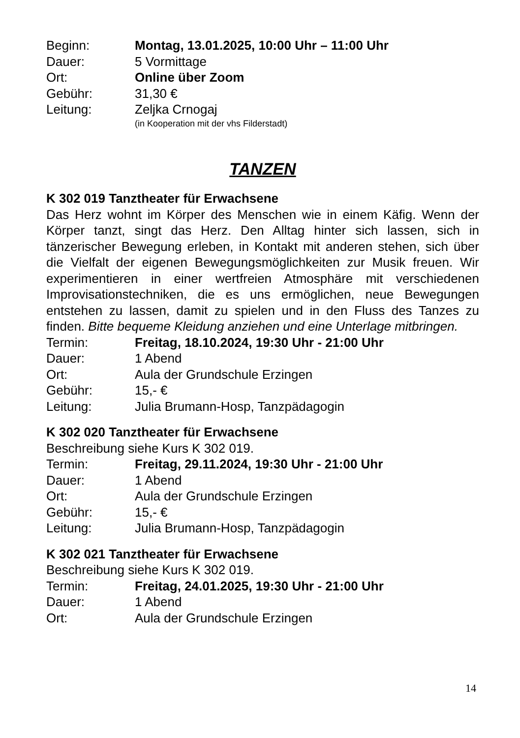Beginn: Montag, 13.01.2025, 10:00 Uhr – 11:00 Uhr
Dauer: 5 Vormittage
Ort: Online über Zoom
Gebühr: 31,30 €
Leitung: Zeljka Crnogaj
(in Kooperation mit der vhs Filderstadt)
TANZEN
K 302 019 Tanztheater für Erwachsene
Das Herz wohnt im Körper des Menschen wie in einem Käfig. Wenn der Körper tanzt, singt das Herz. Den Alltag hinter sich lassen, sich in tänzerischer Bewegung erleben, in Kontakt mit anderen stehen, sich über die Vielfalt der eigenen Bewegungsmöglichkeiten zur Musik freuen. Wir experimentieren in einer wertfreien Atmosphäre mit verschiedenen Improvisationstechniken, die es uns ermöglichen, neue Bewegungen entstehen zu lassen, damit zu spielen und in den Fluss des Tanzes zu finden. Bitte bequeme Kleidung anziehen und eine Unterlage mitbringen.
Termin: Freitag, 18.10.2024, 19:30 Uhr - 21:00 Uhr
Dauer: 1 Abend
Ort: Aula der Grundschule Erzingen
Gebühr: 15,- €
Leitung: Julia Brumann-Hosp, Tanzpädagogin
K 302 020 Tanztheater für Erwachsene
Beschreibung siehe Kurs K 302 019.
Termin: Freitag, 29.11.2024, 19:30 Uhr - 21:00 Uhr
Dauer: 1 Abend
Ort: Aula der Grundschule Erzingen
Gebühr: 15,- €
Leitung: Julia Brumann-Hosp, Tanzpädagogin
K 302 021 Tanztheater für Erwachsene
Beschreibung siehe Kurs K 302 019.
Termin: Freitag, 24.01.2025, 19:30 Uhr - 21:00 Uhr
Dauer: 1 Abend
Ort: Aula der Grundschule Erzingen
14